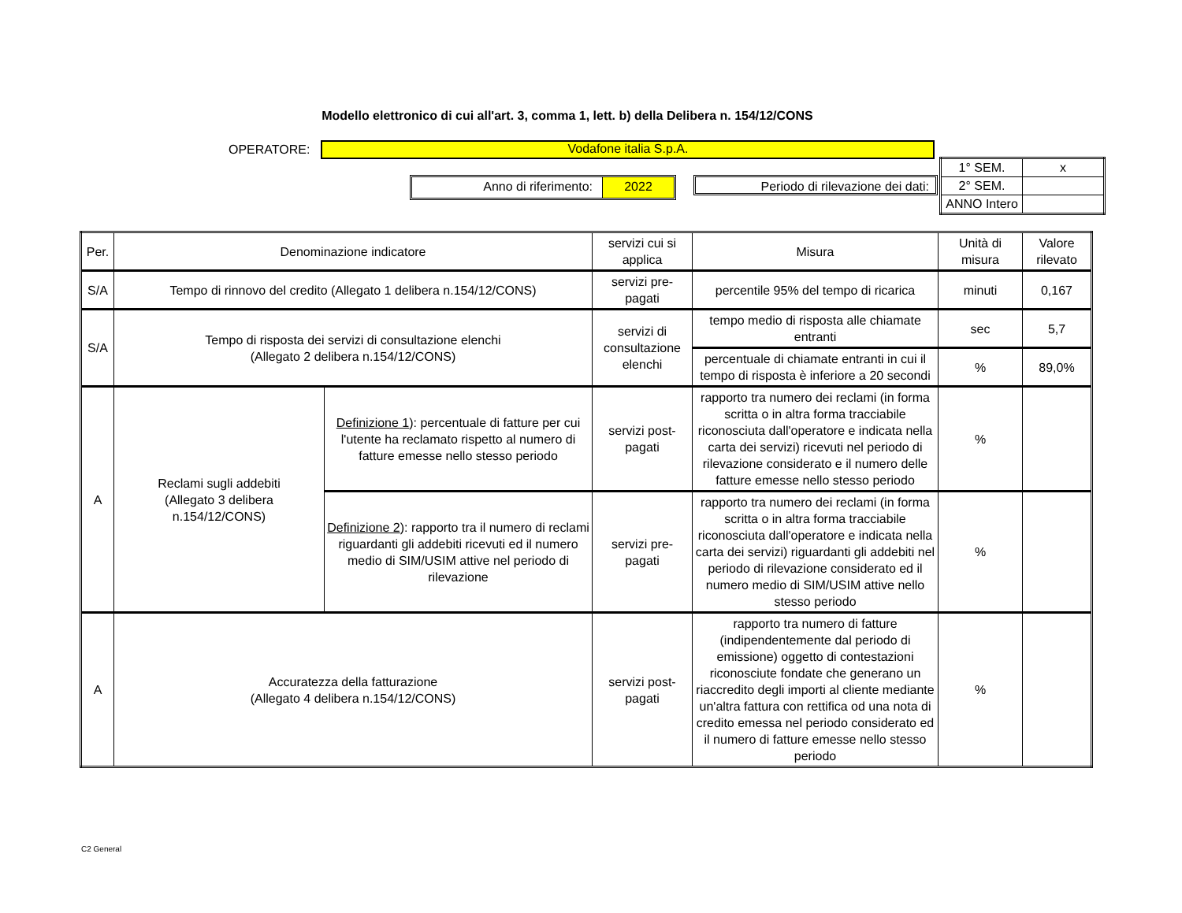Modello elettronico di cui all'art. 3, comma 1, lett. b) della Delibera n. 154/12/CONS
OPERATORE:
Vodafone italia S.p.A.
| 1° SEM. | x |
| 2° SEM. | |
| ANNO Intero | |
Anno di riferimento: 2022 Periodo di rilevazione dei dati:
| Per. | Denominazione indicatore | | servizi cui si applica | Misura | Unità di misura | Valore rilevato |
| --- | --- | --- | --- | --- | --- | --- |
| S/A | Tempo di rinnovo del credito (Allegato 1 delibera n.154/12/CONS) | | servizi pre-pagati | percentile 95% del tempo di ricarica | minuti | 0,167 |
| S/A | Tempo di risposta dei servizi di consultazione elenchi (Allegato 2 delibera n.154/12/CONS) | | servizi di consultazione elenchi | tempo medio di risposta alle chiamate entranti | sec | 5,7 |
| | | | | percentuale di chiamate entranti in cui il tempo di risposta è inferiore a 20 secondi | % | 89,0% |
| A | Reclami sugli addebiti (Allegato 3 delibera n.154/12/CONS) | Definizione 1 ): percentuale di fatture per cui l'utente ha reclamato rispetto al numero di fatture emesse nello stesso periodo | servizi post-pagati | rapporto tra numero dei reclami (in forma scritta o in altra forma tracciabile riconosciuta dall'operatore e indicata nella carta dei servizi) ricevuti nel periodo di rilevazione considerato e il numero delle fatture emesse nello stesso periodo | % | |
| | | Definizione 2 ): rapporto tra il numero di reclami riguardanti gli addebiti ricevuti ed il numero medio di SIM/USIM attive nel periodo di rilevazione | servizi pre-pagati | rapporto tra numero dei reclami (in forma scritta o in altra forma tracciabile riconosciuta dall'operatore e indicata nella carta dei servizi) riguardanti gli addebiti nel periodo di rilevazione considerato ed il numero medio di SIM/USIM attive nello stesso periodo | % | |
| A | Accuratezza della fatturazione (Allegato 4 delibera n.154/12/CONS) | | servizi post-pagati | rapporto tra numero di fatture (indipendentemente dal periodo di emissione) oggetto di contestazioni riconosciute fondate che generano un riaccredito degli importi al cliente mediante un'altra fattura con rettifica od una nota di credito emessa nel periodo considerato ed il numero di fatture emesse nello stesso periodo | % | |
C2 General